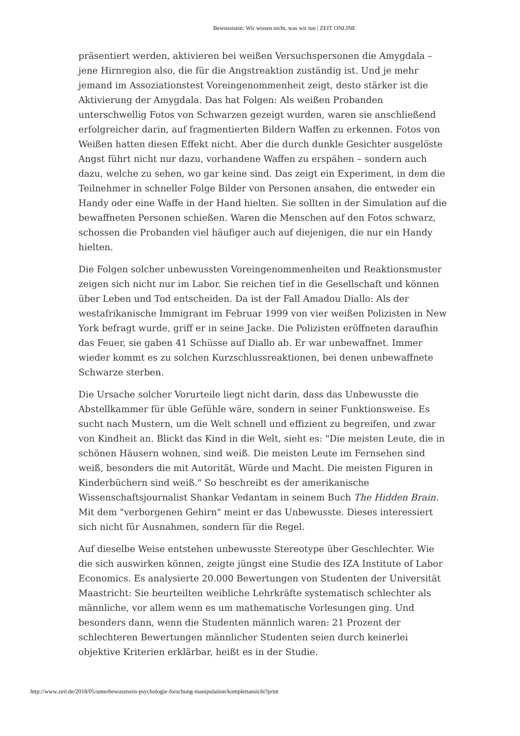Bewusstsein: Wir wissen nicht, was wir tun | ZEIT ONLINE
präsentiert werden, aktivieren bei weißen Versuchspersonen die Amygdala – jene Hirnregion also, die für die Angstreaktion zuständig ist. Und je mehr jemand im Assoziationstest Voreingenommenheit zeigt, desto stärker ist die Aktivierung der Amygdala. Das hat Folgen: Als weißen Probanden unterschwellig Fotos von Schwarzen gezeigt wurden, waren sie anschließend erfolgreicher darin, auf fragmentierten Bildern Waffen zu erkennen. Fotos von Weißen hatten diesen Effekt nicht. Aber die durch dunkle Gesichter ausgelöste Angst führt nicht nur dazu, vorhandene Waffen zu erspähen – sondern auch dazu, welche zu sehen, wo gar keine sind. Das zeigt ein Experiment, in dem die Teilnehmer in schneller Folge Bilder von Personen ansahen, die entweder ein Handy oder eine Waffe in der Hand hielten. Sie sollten in der Simulation auf die bewaffneten Personen schießen. Waren die Menschen auf den Fotos schwarz, schossen die Probanden viel häufiger auch auf diejenigen, die nur ein Handy hielten.
Die Folgen solcher unbewussten Voreingenommenheiten und Reaktionsmuster zeigen sich nicht nur im Labor. Sie reichen tief in die Gesellschaft und können über Leben und Tod entscheiden. Da ist der Fall Amadou Diallo: Als der westafrikanische Immigrant im Februar 1999 von vier weißen Polizisten in New York befragt wurde, griff er in seine Jacke. Die Polizisten eröffneten daraufhin das Feuer, sie gaben 41 Schüsse auf Diallo ab. Er war unbewaffnet. Immer wieder kommt es zu solchen Kurzschlussreaktionen, bei denen unbewaffnete Schwarze sterben.
Die Ursache solcher Vorurteile liegt nicht darin, dass das Unbewusste die Abstellkammer für üble Gefühle wäre, sondern in seiner Funktionsweise. Es sucht nach Mustern, um die Welt schnell und effizient zu begreifen, und zwar von Kindheit an. Blickt das Kind in die Welt, sieht es: "Die meisten Leute, die in schönen Häusern wohnen, sind weiß. Die meisten Leute im Fernsehen sind weiß, besonders die mit Autorität, Würde und Macht. Die meisten Figuren in Kinderbüchern sind weiß." So beschreibt es der amerikanische Wissenschaftsjournalist Shankar Vedantam in seinem Buch The Hidden Brain. Mit dem "verborgenen Gehirn" meint er das Unbewusste. Dieses interessiert sich nicht für Ausnahmen, sondern für die Regel.
Auf dieselbe Weise entstehen unbewusste Stereotype über Geschlechter. Wie die sich auswirken können, zeigte jüngst eine Studie des IZA Institute of Labor Economics. Es analysierte 20.000 Bewertungen von Studenten der Universität Maastricht: Sie beurteilten weibliche Lehrkräfte systematisch schlechter als männliche, vor allem wenn es um mathematische Vorlesungen ging. Und besonders dann, wenn die Studenten männlich waren: 21 Prozent der schlechteren Bewertungen männlicher Studenten seien durch keinerlei objektive Kriterien erklärbar, heißt es in der Studie.
http://www.zeit.de/2018/05/unterbewusstsein-psychologie-forschung-manipulation/komplettansicht?print